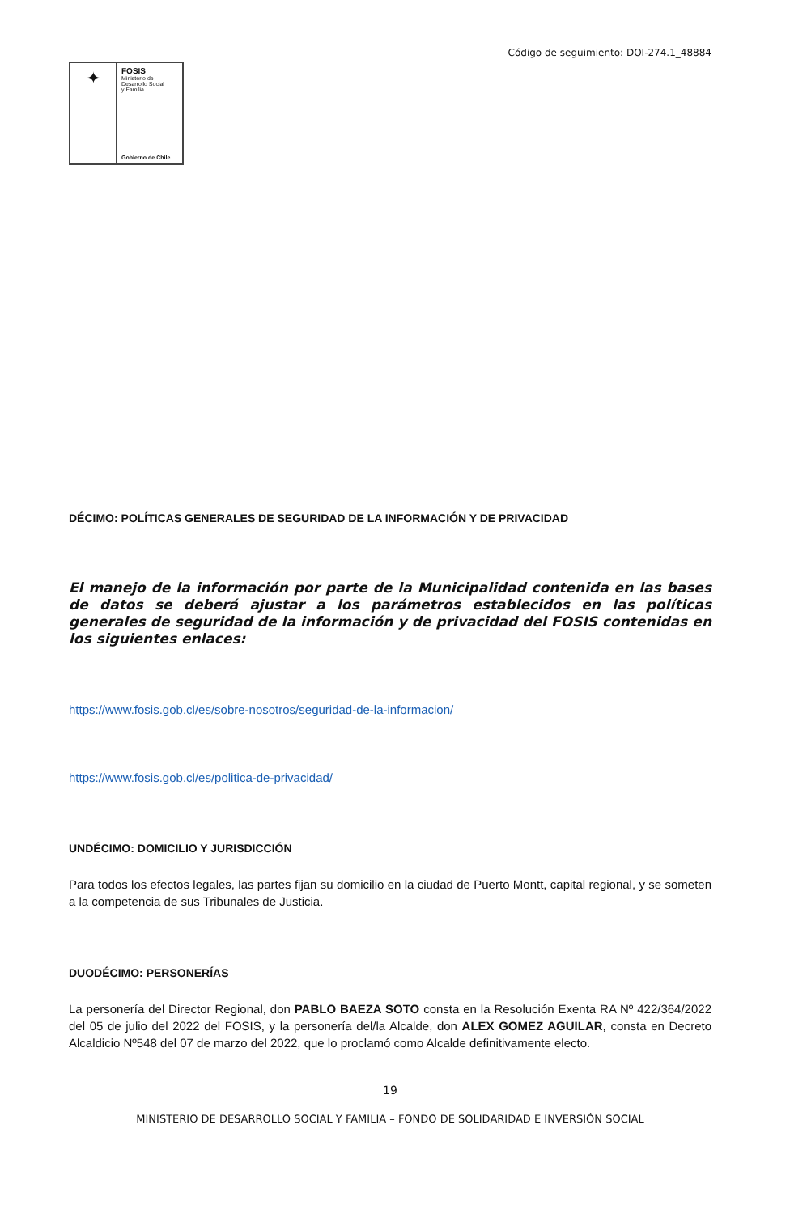Código de seguimiento: DOI-274.1_48884
✦
FOSIS
Ministerio de
Desarrollo Social
y Familia
Gobierno de Chile
DÉCIMO: POLÍTICAS GENERALES DE SEGURIDAD DE LA INFORMACIÓN Y DE PRIVACIDAD
El manejo de la información por parte de la Municipalidad contenida en las bases de datos se deberá ajustar a los parámetros establecidos en las políticas generales de seguridad de la información y de privacidad del FOSIS contenidas en los siguientes enlaces:
https://www.fosis.gob.cl/es/sobre-nosotros/seguridad-de-la-informacion/
https://www.fosis.gob.cl/es/politica-de-privacidad/
UNDÉCIMO: DOMICILIO Y JURISDICCIÓN
Para todos los efectos legales, las partes fijan su domicilio en la ciudad de Puerto Montt, capital regional, y se someten a la competencia de sus Tribunales de Justicia.
DUODÉCIMO: PERSONERÍAS
La personería del Director Regional, don PABLO BAEZA SOTO consta en la Resolución Exenta RA Nº 422/364/2022 del 05 de julio del 2022 del FOSIS, y la personería del/la Alcalde, don ALEX GOMEZ AGUILAR, consta en Decreto Alcaldicio Nº548 del 07 de marzo del 2022, que lo proclamó como Alcalde definitivamente electo.
19
MINISTERIO DE DESARROLLO SOCIAL Y FAMILIA – FONDO DE SOLIDARIDAD E INVERSIÓN SOCIAL